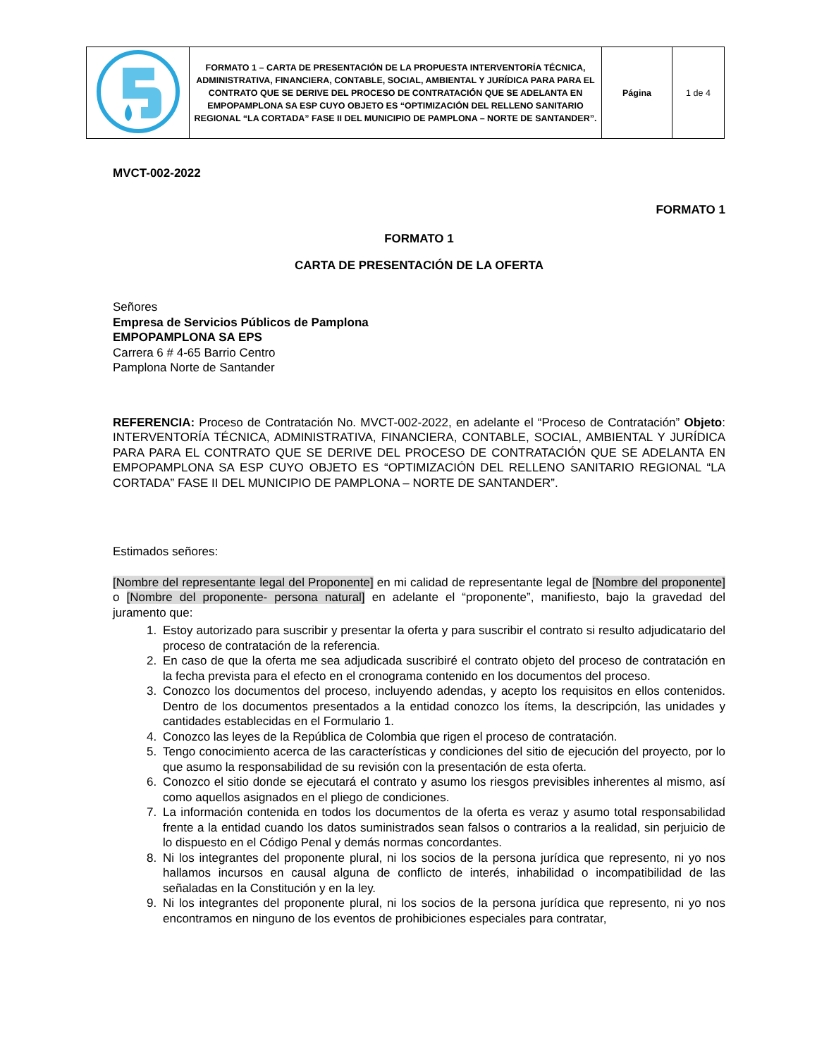| | FORMATO 1 – CARTA DE PRESENTACIÓN DE LA PROPUESTA INTERVENTORÍA TÉCNICA, ADMINISTRATIVA, FINANCIERA, CONTABLE, SOCIAL, AMBIENTAL Y JURÍDICA PARA PARA EL CONTRATO QUE SE DERIVE DEL PROCESO DE CONTRATACIÓN QUE SE ADELANTA EN EMPOPAMPLONA SA ESP CUYO OBJETO ES “OPTIMIZACIÓN DEL RELLENO SANITARIO REGIONAL “LA CORTADA” FASE II DEL MUNICIPIO DE PAMPLONA – NORTE DE SANTANDER”. | Página | 1 de 4 |
MVCT-002-2022
FORMATO 1
FORMATO 1
CARTA DE PRESENTACIÓN DE LA OFERTA
Señores
Empresa de Servicios Públicos de Pamplona
EMPOPAMPLONA SA EPS
Carrera 6 # 4-65 Barrio Centro
Pamplona Norte de Santander
REFERENCIA: Proceso de Contratación No. MVCT-002-2022, en adelante el “Proceso de Contratación” Objeto: INTERVENTORÍA TÉCNICA, ADMINISTRATIVA, FINANCIERA, CONTABLE, SOCIAL, AMBIENTAL Y JURÍDICA PARA PARA EL CONTRATO QUE SE DERIVE DEL PROCESO DE CONTRATACIÓN QUE SE ADELANTA EN EMPOPAMPLONA SA ESP CUYO OBJETO ES “OPTIMIZACIÓN DEL RELLENO SANITARIO REGIONAL “LA CORTADA” FASE II DEL MUNICIPIO DE PAMPLONA – NORTE DE SANTANDER”.
Estimados señores:
[Nombre del representante legal del Proponente] en mi calidad de representante legal de [Nombre del proponente] o [Nombre del proponente- persona natural] en adelante el “proponente”, manifiesto, bajo la gravedad del juramento que:
1. Estoy autorizado para suscribir y presentar la oferta y para suscribir el contrato si resulto adjudicatario del proceso de contratación de la referencia.
2. En caso de que la oferta me sea adjudicada suscribiré el contrato objeto del proceso de contratación en la fecha prevista para el efecto en el cronograma contenido en los documentos del proceso.
3. Conozco los documentos del proceso, incluyendo adendas, y acepto los requisitos en ellos contenidos. Dentro de los documentos presentados a la entidad conozco los ítems, la descripción, las unidades y cantidades establecidas en el Formulario 1.
4. Conozco las leyes de la República de Colombia que rigen el proceso de contratación.
5. Tengo conocimiento acerca de las características y condiciones del sitio de ejecución del proyecto, por lo que asumo la responsabilidad de su revisión con la presentación de esta oferta.
6. Conozco el sitio donde se ejecutará el contrato y asumo los riesgos previsibles inherentes al mismo, así como aquellos asignados en el pliego de condiciones.
7. La información contenida en todos los documentos de la oferta es veraz y asumo total responsabilidad frente a la entidad cuando los datos suministrados sean falsos o contrarios a la realidad, sin perjuicio de lo dispuesto en el Código Penal y demás normas concordantes.
8. Ni los integrantes del proponente plural, ni los socios de la persona jurídica que represento, ni yo nos hallamos incursos en causal alguna de conflicto de interés, inhabilidad o incompatibilidad de las señaladas en la Constitución y en la ley.
9. Ni los integrantes del proponente plural, ni los socios de la persona jurídica que represento, ni yo nos encontramos en ninguno de los eventos de prohibiciones especiales para contratar,